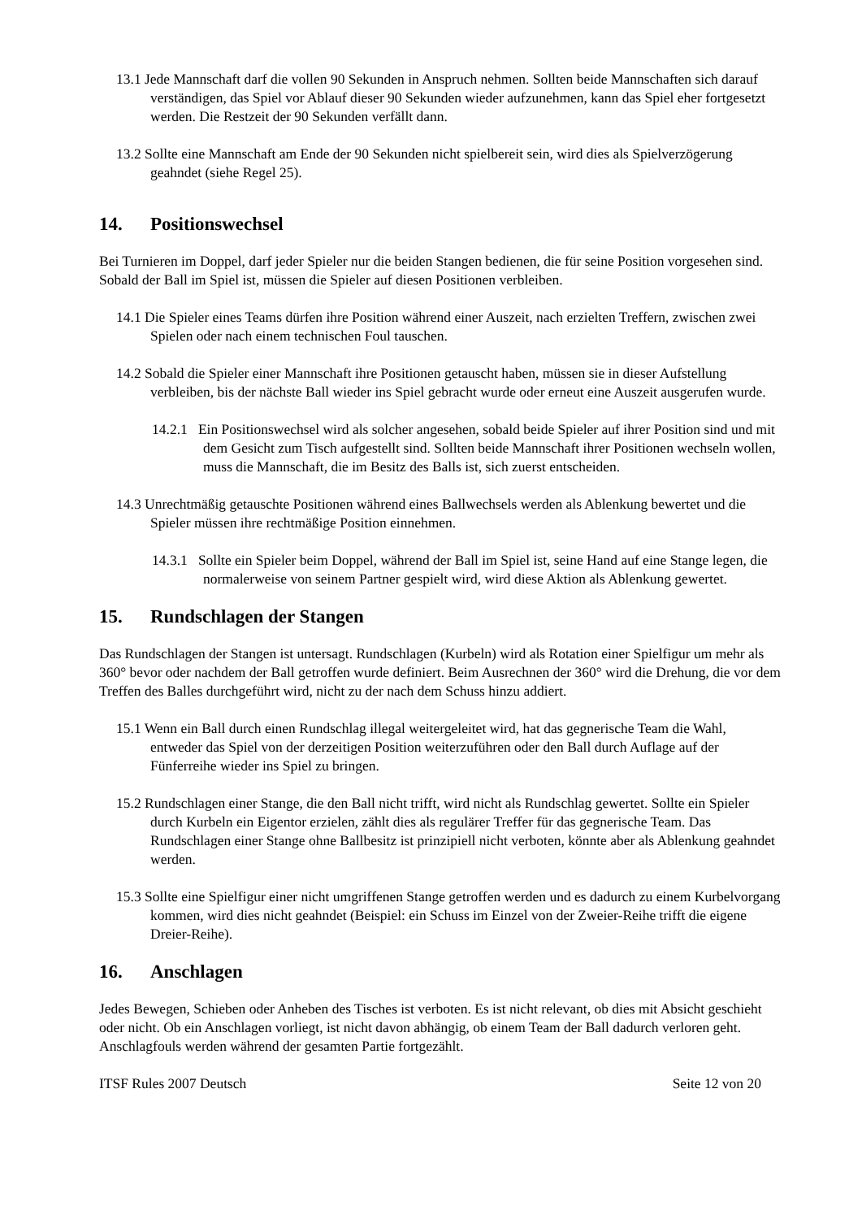13.1 Jede Mannschaft darf die vollen 90 Sekunden in Anspruch nehmen. Sollten beide Mannschaften sich darauf verständigen, das Spiel vor Ablauf dieser 90 Sekunden wieder aufzunehmen, kann das Spiel eher fortgesetzt werden. Die Restzeit der 90 Sekunden verfällt dann.
13.2 Sollte eine Mannschaft am Ende der 90 Sekunden nicht spielbereit sein, wird dies als Spielverzögerung geahndet (siehe Regel 25).
14. Positionswechsel
Bei Turnieren im Doppel, darf jeder Spieler nur die beiden Stangen bedienen, die für seine Position vorgesehen sind. Sobald der Ball im Spiel ist, müssen die Spieler auf diesen Positionen verbleiben.
14.1 Die Spieler eines Teams dürfen ihre Position während einer Auszeit, nach erzielten Treffern, zwischen zwei Spielen oder nach einem technischen Foul tauschen.
14.2 Sobald die Spieler einer Mannschaft ihre Positionen getauscht haben, müssen sie in dieser Aufstellung verbleiben, bis der nächste Ball wieder ins Spiel gebracht wurde oder erneut eine Auszeit ausgerufen wurde.
14.2.1 Ein Positionswechsel wird als solcher angesehen, sobald beide Spieler auf ihrer Position sind und mit dem Gesicht zum Tisch aufgestellt sind. Sollten beide Mannschaft ihrer Positionen wechseln wollen, muss die Mannschaft, die im Besitz des Balls ist, sich zuerst entscheiden.
14.3 Unrechtmäßig getauschte Positionen während eines Ballwechsels werden als Ablenkung bewertet und die Spieler müssen ihre rechtmäßige Position einnehmen.
14.3.1 Sollte ein Spieler beim Doppel, während der Ball im Spiel ist, seine Hand auf eine Stange legen, die normalerweise von seinem Partner gespielt wird, wird diese Aktion als Ablenkung gewertet.
15. Rundschlagen der Stangen
Das Rundschlagen der Stangen ist untersagt. Rundschlagen (Kurbeln) wird als Rotation einer Spielfigur um mehr als 360° bevor oder nachdem der Ball getroffen wurde definiert. Beim Ausrechnen der 360° wird die Drehung, die vor dem Treffen des Balles durchgeführt wird, nicht zu der nach dem Schuss hinzu addiert.
15.1 Wenn ein Ball durch einen Rundschlag illegal weitergeleitet wird, hat das gegnerische Team die Wahl, entweder das Spiel von der derzeitigen Position weiterzuführen oder den Ball durch Auflage auf der Fünferreihe wieder ins Spiel zu bringen.
15.2 Rundschlagen einer Stange, die den Ball nicht trifft, wird nicht als Rundschlag gewertet. Sollte ein Spieler durch Kurbeln ein Eigentor erzielen, zählt dies als regulärer Treffer für das gegnerische Team. Das Rundschlagen einer Stange ohne Ballbesitz ist prinzipiell nicht verboten, könnte aber als Ablenkung geahndet werden.
15.3 Sollte eine Spielfigur einer nicht umgriffenen Stange getroffen werden und es dadurch zu einem Kurbelvorgang kommen, wird dies nicht geahndet (Beispiel: ein Schuss im Einzel von der Zweier-Reihe trifft die eigene Dreier-Reihe).
16. Anschlagen
Jedes Bewegen, Schieben oder Anheben des Tisches ist verboten. Es ist nicht relevant, ob dies mit Absicht geschieht oder nicht. Ob ein Anschlagen vorliegt, ist nicht davon abhängig, ob einem Team der Ball dadurch verloren geht. Anschlagfouls werden während der gesamten Partie fortgezählt.
ITSF Rules 2007 Deutsch Seite 12 von 20